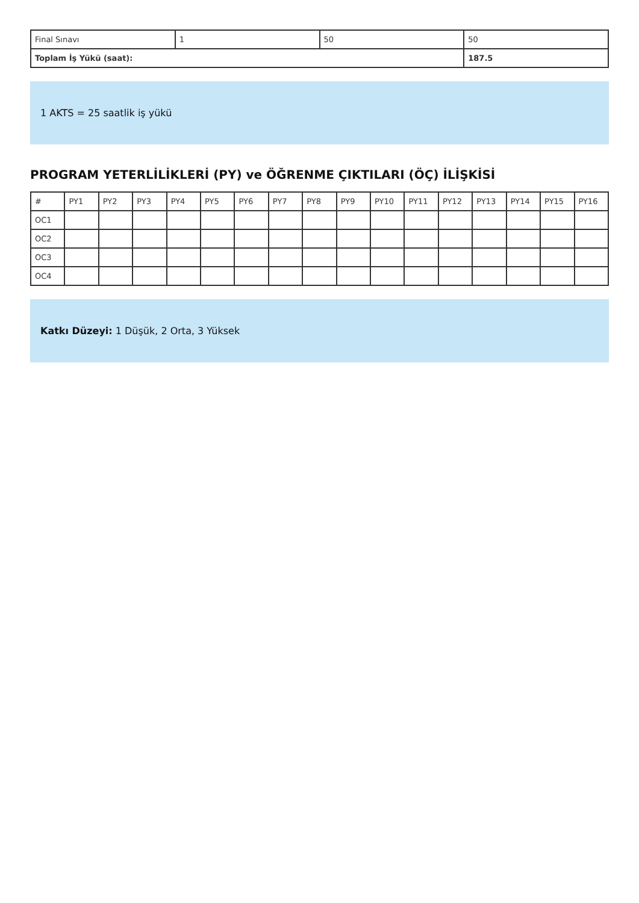| Final Sınavı | 1 | 50 | 50 |
| Toplam İş Yükü (saat): | | | 187.5 |
1 AKTS = 25 saatlik iş yükü
PROGRAM YETERLİLİKLERİ (PY) ve ÖĞRENME ÇIKTILARI (ÖÇ) İLİŞKİSİ
| # | PY1 | PY2 | PY3 | PY4 | PY5 | PY6 | PY7 | PY8 | PY9 | PY10 | PY11 | PY12 | PY13 | PY14 | PY15 | PY16 |
| --- | --- | --- | --- | --- | --- | --- | --- | --- | --- | --- | --- | --- | --- | --- | --- | --- |
| OC1 | | | | | | | | | | | | | | | | |
| OC2 | | | | | | | | | | | | | | | | |
| OC3 | | | | | | | | | | | | | | | | |
| OC4 | | | | | | | | | | | | | | | | |
Katkı Düzeyi: 1 Düşük, 2 Orta, 3 Yüksek